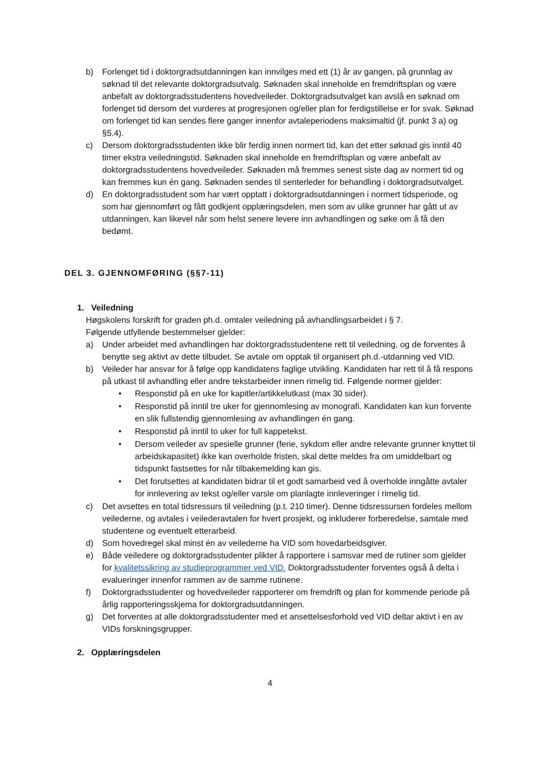b) Forlenget tid i doktorgradsutdanningen kan innvilges med ett (1) år av gangen, på grunnlag av søknad til det relevante doktorgradsutvalg. Søknaden skal inneholde en fremdriftsplan og være anbefalt av doktorgradsstudentens hovedveileder. Doktorgradsutvalget kan avslå en søknad om forlenget tid dersom det vurderes at progresjonen og/eller plan for ferdigstillelse er for svak. Søknad om forlenget tid kan sendes flere ganger innenfor avtaleperiodens maksimaltid (jf. punkt 3 a) og §5.4).
c) Dersom doktorgradsstudenten ikke blir ferdig innen normert tid, kan det etter søknad gis inntil 40 timer ekstra veiledningstid. Søknaden skal inneholde en fremdriftsplan og være anbefalt av doktorgradsstudentens hovedveileder. Søknaden må fremmes senest siste dag av normert tid og kan fremmes kun én gang. Søknaden sendes til senterleder for behandling i doktorgradsutvalget.
d) En doktorgradsstudent som har vært opptatt i doktorgradsutdanningen i normert tidsperiode, og som har gjennomført og fått godkjent opplæringsdelen, men som av ulike grunner har gått ut av utdanningen, kan likevel når som helst senere levere inn avhandlingen og søke om å få den bedømt.
DEL 3. GJENNOMFØRING (§§7-11)
1. Veiledning
Høgskolens forskrift for graden ph.d. omtaler veiledning på avhandlingsarbeidet i § 7.
Følgende utfyllende bestemmelser gjelder:
a) Under arbeidet med avhandlingen har doktorgradsstudentene rett til veiledning, og de forventes å benytte seg aktivt av dette tilbudet. Se avtale om opptak til organisert ph.d.-utdanning ved VID.
b) Veileder har ansvar for å følge opp kandidatens faglige utvikling. Kandidaten har rett til å få respons på utkast til avhandling eller andre tekstarbeider innen rimelig tid. Følgende normer gjelder:
• Responstid på en uke for kapitler/artikkelutkast (max 30 sider).
• Responstid på inntil tre uker for gjennomlesing av monografi. Kandidaten kan kun forvente en slik fullstendig gjennomlesing av avhandlingen én gang.
• Responstid på inntil to uker for full kappetekst.
• Dersom veileder av spesielle grunner (ferie, sykdom eller andre relevante grunner knyttet til arbeidskapasitet) ikke kan overholde fristen, skal dette meldes fra om umiddelbart og tidspunkt fastsettes for når tilbakemelding kan gis.
• Det forutsettes at kandidaten bidrar til et godt samarbeid ved å overholde inngåtte avtaler for innlevering av tekst og/eller varsle om planlagte innleveringer i rimelig tid.
c) Det avsettes en total tidsressurs til veiledning (p.t. 210 timer). Denne tidsressursen fordeles mellom veilederne, og avtales i veilederavtalen for hvert prosjekt, og inkluderer forberedelse, samtale med studentene og eventuelt etterarbeid.
d) Som hovedregel skal minst én av veilederne ha VID som hovedarbeidsgiver.
e) Både veiledere og doktorgradsstudenter plikter å rapportere i samsvar med de rutiner som gjelder for kvalitetssikring av studieprogrammer ved VID. Doktorgradsstudenter forventes også å delta i evalueringer innenfor rammen av de samme rutinene.
f) Doktorgradsstudenter og hovedveileder rapporterer om fremdrift og plan for kommende periode på årlig rapporteringsskjema for doktorgradsutdanningen.
g) Det forventes at alle doktorgradsstudenter med et ansettelsesforhold ved VID deltar aktivt i en av VIDs forskningsgrupper.
2. Opplæringsdelen
4